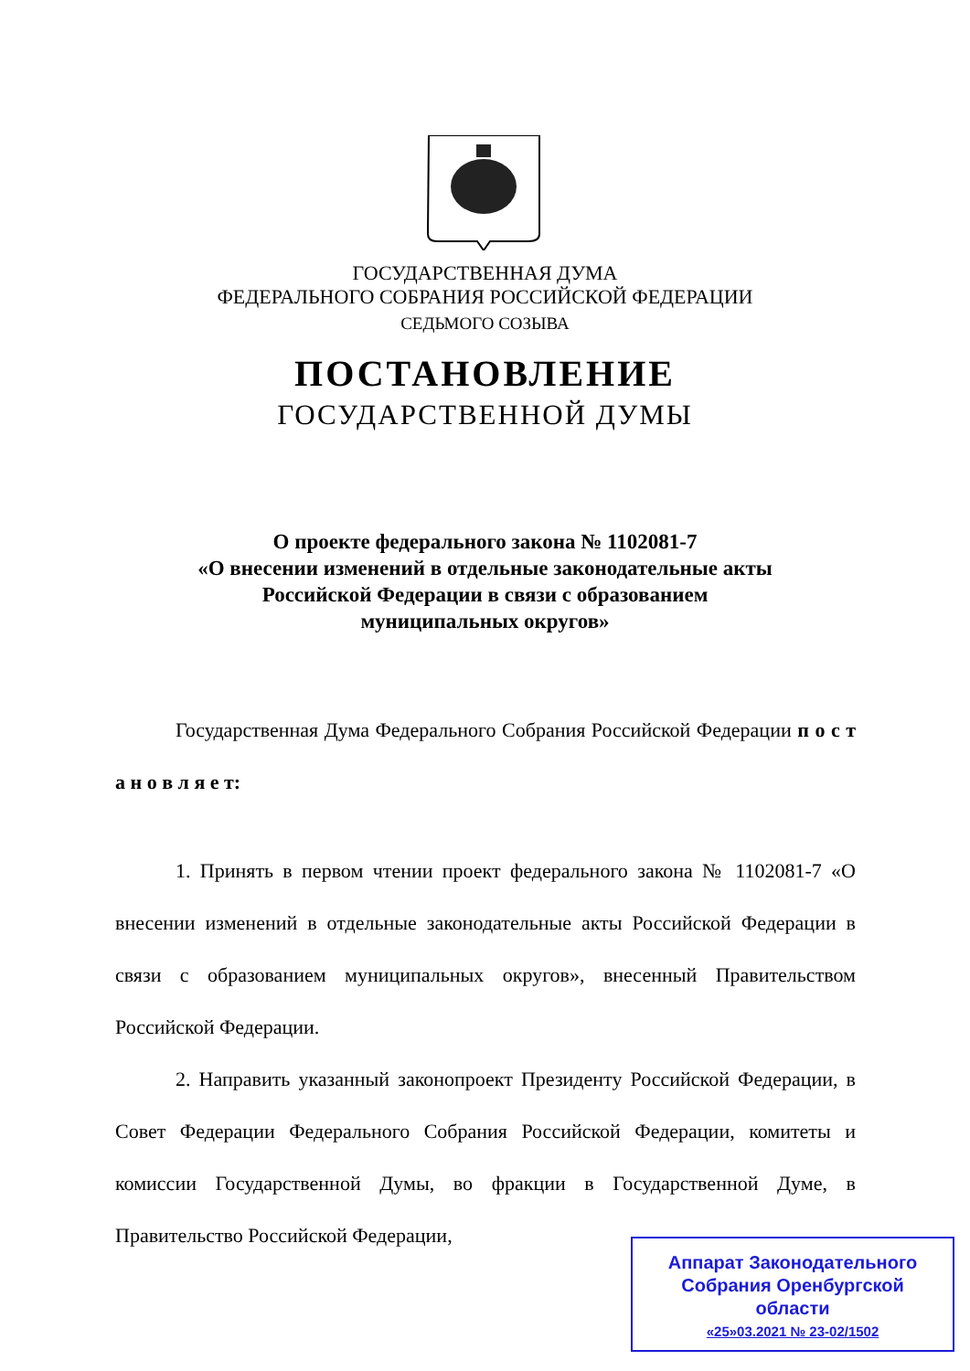ГОСУДАРСТВЕННАЯ ДУМА
ФЕДЕРАЛЬНОГО СОБРАНИЯ РОССИЙСКОЙ ФЕДЕРАЦИИ
СЕДЬМОГО СОЗЫВА
ПОСТАНОВЛЕНИЕ
ГОСУДАРСТВЕННОЙ ДУМЫ
О проекте федерального закона № 1102081-7
«О внесении изменений в отдельные законодательные акты
Российской Федерации в связи с образованием
муниципальных округов»
Государственная Дума Федерального Собрания Российской Федерации п о с т а н о в л я е т:
1. Принять в первом чтении проект федерального закона № 1102081-7 «О внесении изменений в отдельные законодательные акты Российской Федерации в связи с образованием муниципальных округов», внесенный Правительством Российской Федерации.
2. Направить указанный законопроект Президенту Российской Федерации, в Совет Федерации Федерального Собрания Российской Федерации, комитеты и комиссии Государственной Думы, во фракции в Государственной Думе, в Правительство Российской Федерации,
Аппарат Законодательного
Собрания Оренбургской
области
«25»03.2021 № 23-02/1502